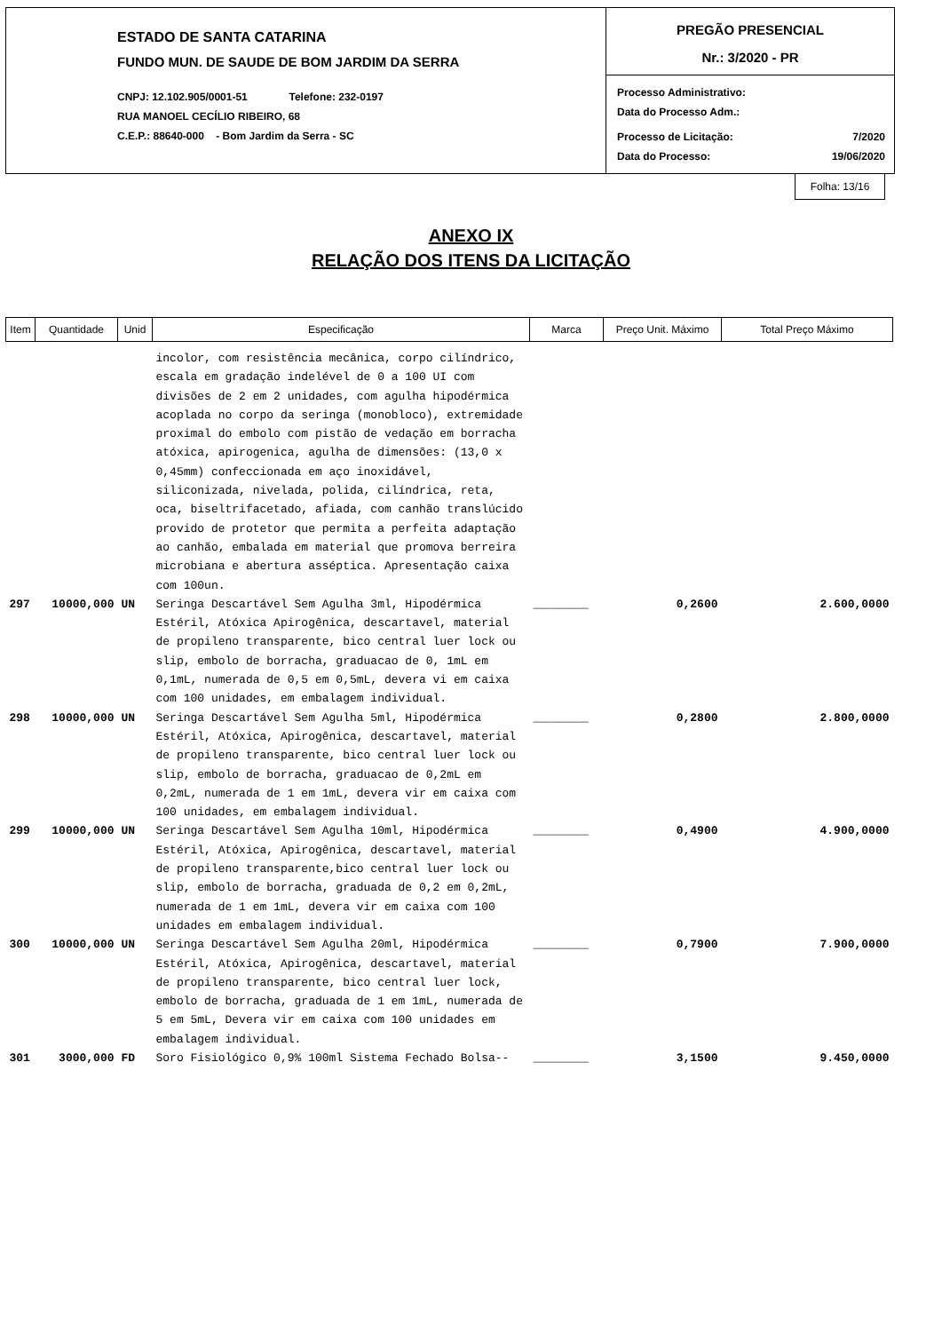ESTADO DE SANTA CATARINA
FUNDO MUN. DE SAUDE DE BOM JARDIM DA SERRA
CNPJ: 12.102.905/0001-51 Telefone: 232-0197
RUA MANOEL CECÍLIO RIBEIRO, 68
C.E.P.: 88640-000 - Bom Jardim da Serra - SC
PREGÃO PRESENCIAL
Nr.: 3/2020 - PR
Processo Administrativo:
Data do Processo Adm.:
Processo de Licitação: 7/2020
Data do Processo: 19/06/2020
Folha: 13/16
ANEXO IX
RELAÇÃO DOS ITENS DA LICITAÇÃO
| Item | Quantidade | Unid | Especificação | Marca | Preço Unit. Máximo | Total Preço Máximo |
| --- | --- | --- | --- | --- | --- | --- |
| | | | incolor, com resistência mecânica, corpo cilíndrico, escala em gradação indelével de 0 a 100 UI com divisões de 2 em 2 unidades, com agulha hipodérmica acoplada no corpo da seringa (monobloco), extremidade proximal do embolo com pistão de vedação em borracha atóxica, apirogenica, agulha de dimensões: (13,0 x 0,45mm) confeccionada em aço inoxidável, siliconizada, nivelada, polida, cilíndrica, reta, oca, biseltrifacetado, afiada, com canhão translúcido provido de protetor que permita a perfeita adaptação ao canhão, embalada em material que promova berreira microbiana e abertura asséptica. Apresentação caixa com 100un. | | | |
| 297 | 10000,000 | UN | Seringa Descartável Sem Agulha 3ml, Hipodérmica Estéril, Atóxica Apirogênica, descartavel, material de propileno transparente, bico central luer lock ou slip, embolo de borracha, graduacao de 0, 1mL em 0,1mL, numerada de 0,5 em 0,5mL, devera vi em caixa com 100 unidades, em embalagem individual. | ________ | 0,2600 | 2.600,0000 |
| 298 | 10000,000 | UN | Seringa Descartável Sem Agulha 5ml, Hipodérmica Estéril, Atóxica, Apirogênica, descartavel, material de propileno transparente, bico central luer lock ou slip, embolo de borracha, graduacao de 0,2mL em 0,2mL, numerada de 1 em 1mL, devera vir em caixa com 100 unidades, em embalagem individual. | ________ | 0,2800 | 2.800,0000 |
| 299 | 10000,000 | UN | Seringa Descartável Sem Agulha 10ml, Hipodérmica Estéril, Atóxica, Apirogênica, descartavel, material de propileno transparente,bico central luer lock ou slip, embolo de borracha, graduada de 0,2 em 0,2mL, numerada de 1 em 1mL, devera vir em caixa com 100 unidades em embalagem individual. | ________ | 0,4900 | 4.900,0000 |
| 300 | 10000,000 | UN | Seringa Descartável Sem Agulha 20ml, Hipodérmica Estéril, Atóxica, Apirogênica, descartavel, material de propileno transparente, bico central luer lock, embolo de borracha, graduada de 1 em 1mL, numerada de 5 em 5mL, Devera vir em caixa com 100 unidades em embalagem individual. | ________ | 0,7900 | 7.900,0000 |
| 301 | 3000,000 | FD | Soro Fisiológico 0,9% 100ml Sistema Fechado Bolsa-- | ________ | 3,1500 | 9.450,0000 |